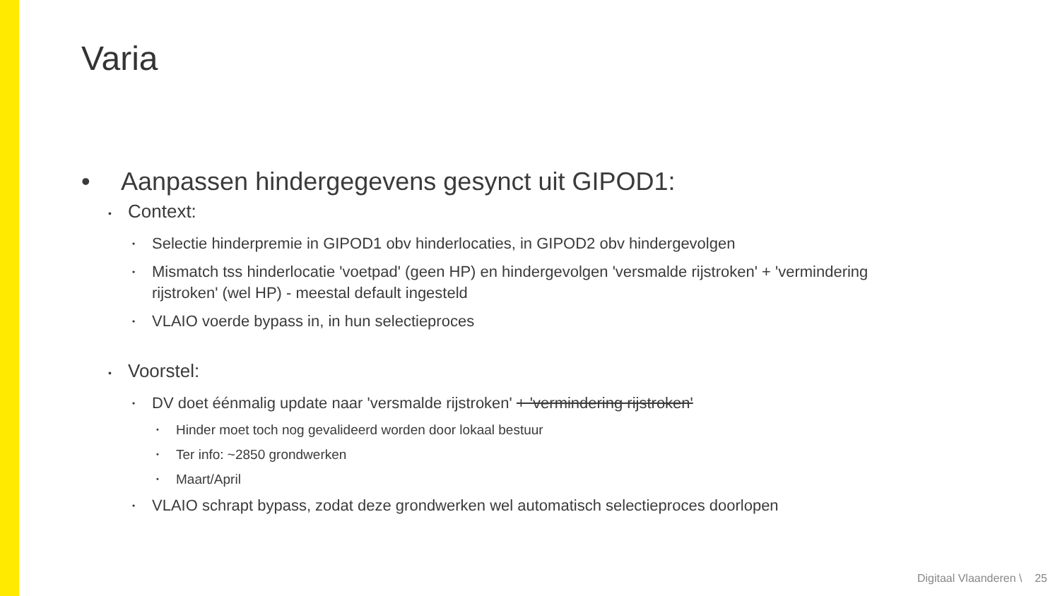Varia
• Aanpassen hindergegevens gesynct uit GIPOD1:
• Context:
• Selectie hinderpremie in GIPOD1 obv hinderlocaties, in GIPOD2 obv hindergevolgen
• Mismatch tss hinderlocatie 'voetpad' (geen HP) en hindergevolgen 'versmalde rijstroken' + 'vermindering rijstroken' (wel HP) - meestal default ingesteld
• VLAIO voerde bypass in, in hun selectieproces
• Voorstel:
• DV doet éénmalig update naar 'versmalde rijstroken' + 'vermindering rijstroken'
• Hinder moet toch nog gevalideerd worden door lokaal bestuur
• Ter info: ~2850 grondwerken
• Maart/April
• VLAIO schrapt bypass, zodat deze grondwerken wel automatisch selectieproces doorlopen
Digitaal Vlaanderen \ 25